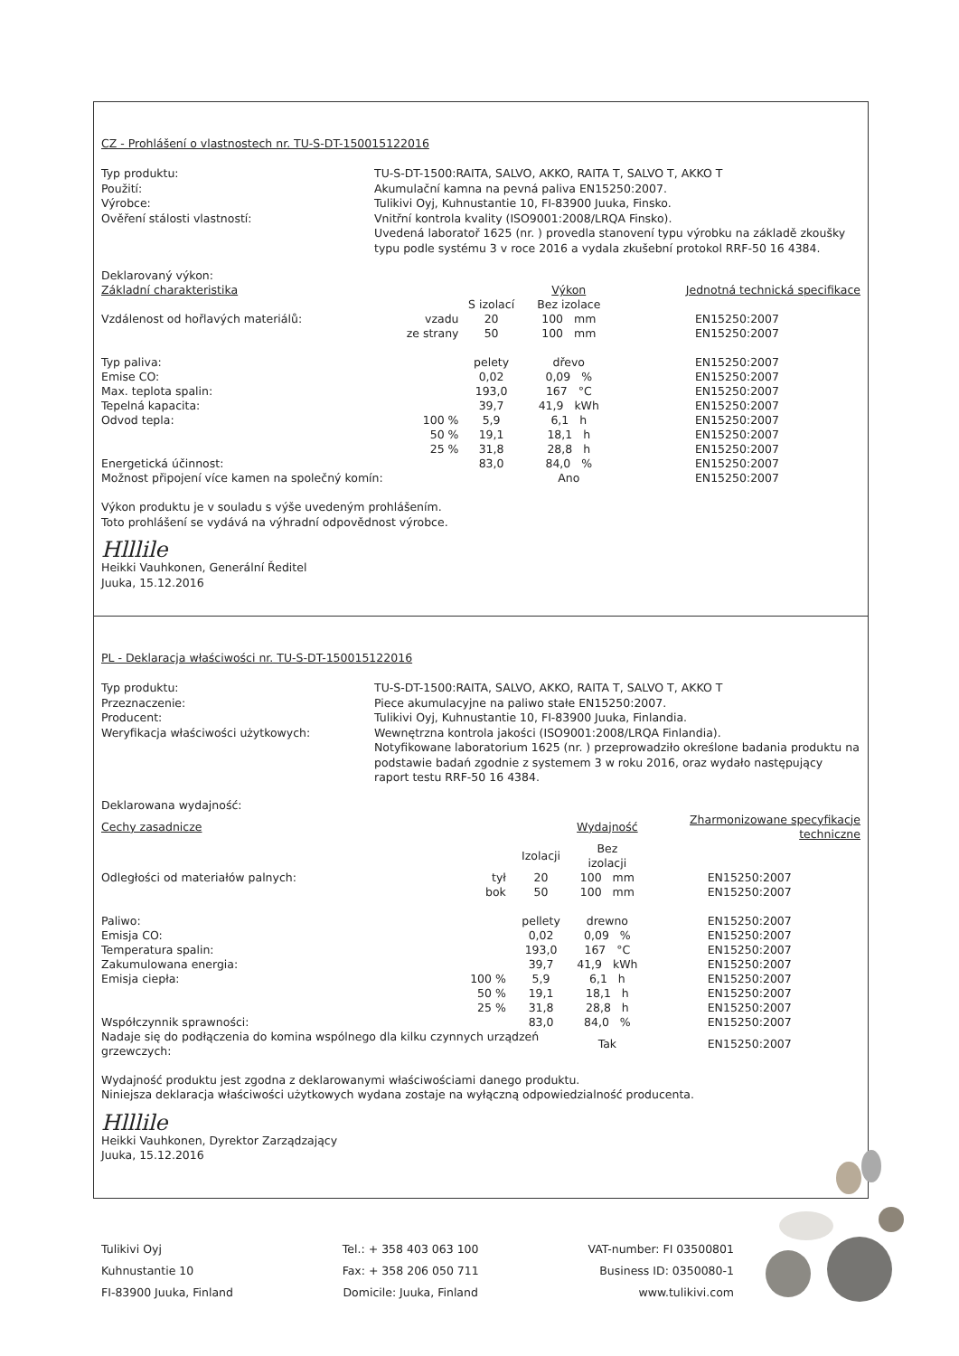CZ - Prohlášení o vlastnostech nr. TU-S-DT-150015122016
Typ produktu:
TU-S-DT-1500:RAITA, SALVO, AKKO, RAITA T, SALVO T, AKKO T
Použití:
Akumulační kamna na pevná paliva EN15250:2007.
Výrobce:
Tulikivi Oyj, Kuhnustantie 10, FI-83900 Juuka, Finsko.
Ověření stálosti vlastností:
Vnitřní kontrola kvality (ISO9001:2008/LRQA Finsko).
Uvedená laboratoř 1625 (nr. ) provedla stanovení typu výrobku na základě zkoušky typu podle systému 3 v roce 2016 a vydala zkušební protokol RRF-50 16 4384.
| Deklarovaný výkon: | | | | | |
| --- | --- | --- | --- | --- | --- |
| Základní charakteristika | | | Výkon | | Jednotná technická specifikace |
| | | S izolací | Bez izolace | | |
| Vzdálenost od hořlavých materiálů: | vzadu | 20 | 100 mm | | EN15250:2007 |
| | ze strany | 50 | 100 mm | | EN15250:2007 |
| Typ paliva: | | pelety | dřevo | | EN15250:2007 |
| Emise CO: | | 0,02 | 0,09 % | | EN15250:2007 |
| Max. teplota spalin: | | 193,0 | 167 °C | | EN15250:2007 |
| Tepelná kapacita: | | 39,7 | 41,9 kWh | | EN15250:2007 |
| Odvod tepla: | 100 % | 5,9 | 6,1 h | | EN15250:2007 |
| | 50 % | 19,1 | 18,1 h | | EN15250:2007 |
| | 25 % | 31,8 | 28,8 h | | EN15250:2007 |
| Energetická účinnost: | | 83,0 | 84,0 % | | EN15250:2007 |
| Možnost připojení více kamen na společný komín: | | | Ano | | EN15250:2007 |
Výkon produktu je v souladu s výše uvedeným prohlášením.
Toto prohlášení se vydává na výhradní odpovědnost výrobce.
Hlllile
Heikki Vauhkonen, Generální Ředitel
Juuka, 15.12.2016
PL - Deklaracja właściwości nr. TU-S-DT-150015122016
Typ produktu:
TU-S-DT-1500:RAITA, SALVO, AKKO, RAITA T, SALVO T, AKKO T
Przeznaczenie:
Piece akumulacyjne na paliwo stałe EN15250:2007.
Producent:
Tulikivi Oyj, Kuhnustantie 10, FI-83900 Juuka, Finlandia.
Weryfikacja właściwości użytkowych:
Wewnętrzna kontrola jakości (ISO9001:2008/LRQA Finlandia).
Notyfikowane laboratorium 1625 (nr. ) przeprowadziło określone badania produktu na podstawie badań zgodnie z systemem 3 w roku 2016, oraz wydało następujący raport testu RRF-50 16 4384.
| Deklarowana wydajność: | | | | | |
| --- | --- | --- | --- | --- | --- |
| Cechy zasadnicze | | | Wydajność | | Zharmonizowane specyfikacje techniczne |
| | | Izolacji | Bez izolacji | | |
| Odległości od materiałów palnych: | tył | 20 | 100 mm | | EN15250:2007 |
| | bok | 50 | 100 mm | | EN15250:2007 |
| Paliwo: | | pellety | drewno | | EN15250:2007 |
| Emisja CO: | | 0,02 | 0,09 % | | EN15250:2007 |
| Temperatura spalin: | | 193,0 | 167 °C | | EN15250:2007 |
| Zakumulowana energia: | | 39,7 | 41,9 kWh | | EN15250:2007 |
| Emisja ciepła: | 100 % | 5,9 | 6,1 h | | EN15250:2007 |
| | 50 % | 19,1 | 18,1 h | | EN15250:2007 |
| | 25 % | 31,8 | 28,8 h | | EN15250:2007 |
| Współczynnik sprawności: | | 83,0 | 84,0 % | | EN15250:2007 |
| Nadaje się do podłączenia do komina wspólnego dla kilku czynnych urządzeń grzewczych: | | | Tak | | EN15250:2007 |
Wydajność produktu jest zgodna z deklarowanymi właściwościami danego produktu.
Niniejsza deklaracja właściwości użytkowych wydana zostaje na wyłączną odpowiedzialność producenta.
Hlllile
Heikki Vauhkonen, Dyrektor Zarządzający
Juuka, 15.12.2016
Tulikivi Oyj
Kuhnustantie 10
FI-83900 Juuka, Finland
Tel.: + 358 403 063 100
Fax: + 358 206 050 711
Domicile: Juuka, Finland
VAT-number: FI 03500801
Business ID: 0350080-1
www.tulikivi.com